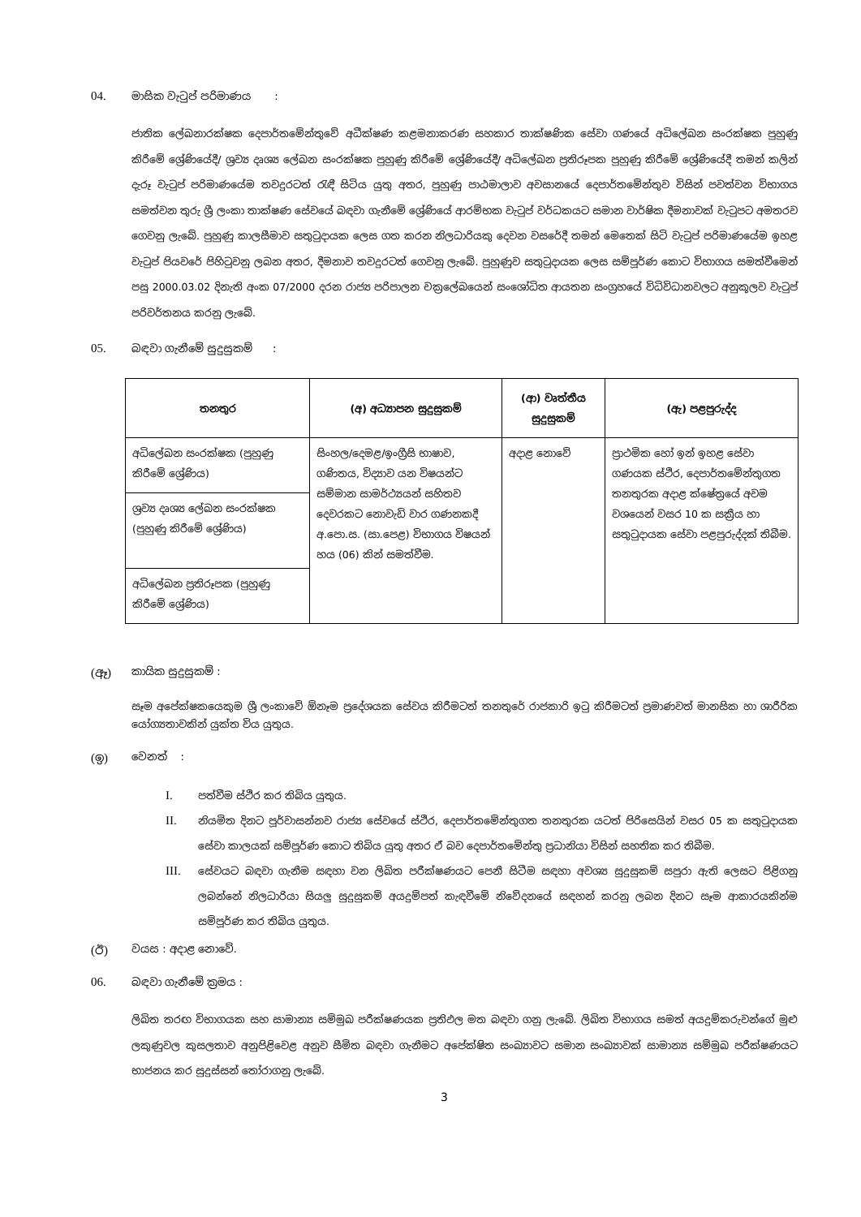04. මාසික වැටුප් පරිමාණය :
ජාතික ලේඛනාරක්ෂක දෙපාර්තමේන්තුවේ අධීක්ෂණ කළමනාකරණ සහකාර තාක්ෂණික සේවා ගණයේ අධිලේඛන සංරක්ෂක පුහුණු කිරීමේ ශ්‍රේණියේදී/ ශ්‍රව්‍ය දෘශ්‍ය ලේඛන සංරක්ෂක පුහුණු කිරීමේ ශ්‍රේණියේදී/ අධිලේඛන ප්‍රතිරූපක පුහුණු කිරීමේ ශ්‍රේණියේදී තමන් කලින් දැරූ වැටුප් පරිමාණයේම තවදුරටත් රැඳී සිටිය යුතු අතර, පුහුණු පාඨමාලාව අවසානයේ දෙපාර්තමේන්තුව විසින් පවත්වන විභාගය සමත්වන තුරු ශ්‍රී ලංකා තාක්ෂණ සේවයේ බඳවා ගැනීමේ ශ්‍රේණියේ ආරම්භක වැටුප් වර්ධකයට සමාන වාර්ෂික දීමනාවක් වැටුපට අමතරව ගෙවනු ලැබේ. පුහුණු කාලසීමාව සතුටුදායක ලෙස ගත කරන නිලධාරියකු දෙවන වසරේදී තමන් මෙතෙක් සිටි වැටුප් පරිමාණයේම ඉහළ වැටුප් පියවරේ පිහිටුවනු ලබන අතර, දීමනාව තවදුරටත් ගෙවනු ලැබේ. පුහුණුව සතුටුදායක ලෙස සම්පූර්ණ කොට විභාගය සමත්වීමෙන් පසු 2000.03.02 දිනැති අංක 07/2000 දරන රාජ්‍ය පරිපාලන චක්‍රලේඛයෙන් සංශෝධිත ආයතන සංග්‍රහයේ විධිවිධානවලට අනුකූලව වැටුප් පරිවර්තනය කරනු ලැබේ.
05. බඳවා ගැනීමේ සුදුසුකම් :
| තනතුර | (අ) අධ්‍යාපන සුදුසුකම් | (ආ) වෘත්තීය සුදුසුකම් | (ඇ) පළපුරුද්ද |
| --- | --- | --- | --- |
| අධිලේඛන සංරක්ෂක (පුහුණු කිරීමේ ශ්‍රේණිය) | සිංහල/දෙමළ/ඉංග්‍රීසි භාෂාව, ගණිතය, විද්‍යාව යන විෂයන්ට සම්මාන සාමර්ථ්‍යයන් සහිතව දෙවරකට නොවැඩි වාර ගණනකදී අ.පො.ස. (සා.පෙළ) විභාගය විෂයන් හය (06) කින් සමත්වීම. | අදාළ නොවේ | ප්‍රාථමික හෝ ඉන් ඉහළ සේවා ගණයක ස්ථිර, දෙපාර්තමේන්තුගත තනතුරක අදාළ ක්ෂේත්‍රයේ අවම වශයෙන් වසර 10 ක සක්‍රීය හා සතුටුදායක සේවා පළපුරුද්දක් තිබීම. |
| ශ්‍රව්‍ය දෘශ්‍ය ලේඛන සංරක්ෂක (පුහුණු කිරීමේ ශ්‍රේණිය) | | | |
| අධිලේඛන ප්‍රතිරූපක (පුහුණු කිරීමේ ශ්‍රේණිය) | | | |
(ඈ) කායික සුදුසුකම් :
සෑම අපේක්ෂකයෙකුම ශ්‍රී ලංකාවේ ඕනෑම ප්‍රදේශයක සේවය කිරීමටත් තනතුරේ රාජකාරි ඉටු කිරීමටත් ප්‍රමාණවත් මානසික හා ශාරීරික යෝග්‍යතාවකින් යුක්ත විය යුතුය.
(ඉ) වෙනත් :
I. පත්වීම ස්ථිර කර තිබිය යුතුය.
II. නියමිත දිනට පූර්වාසන්නව රාජ්‍ය සේවයේ ස්ථිර, දෙපාර්තමේන්තුගත තනතුරක යටත් පිරිසෙයින් වසර 05 ක සතුටුදායක සේවා කාලයක් සම්පූර්ණ කොට තිබිය යුතු අතර ඒ බව දෙපාර්තමේන්තු ප්‍රධානියා විසින් සහතික කර තිබීම.
III. සේවයට බඳවා ගැනීම සඳහා වන ලිඛිත පරීක්ෂණයට පෙනී සිටීම සඳහා අවශ්‍ය සුදුසුකම් සපුරා ඇති ලෙසට පිළිගනු ලබන්නේ නිලධාරියා සියලු සුදුසුකම් අයදුම්පත් කැඳවීමේ නිවේදනයේ සඳහන් කරනු ලබන දිනට සෑම ආකාරයකින්ම සම්පූර්ණ කර තිබිය යුතුය.
(ඊ) වයස : අදාළ නොවේ.
06. බඳවා ගැනීමේ ක්‍රමය :
ලිඛිත තරඟ විභාගයක සහ සාමාන්‍ය සම්මුඛ පරීක්ෂණයක ප්‍රතිඵල මත බඳවා ගනු ලැබේ. ලිඛිත විභාගය සමත් අයදුම්කරුවන්ගේ මුළු ලකුණුවල කුසලතාව අනුපිළිවෙළ අනුව සීමිත බඳවා ගැනීමට අපේක්ෂිත සංඛ්‍යාවට සමාන සංඛ්‍යාවක් සාමාන්‍ය සම්මුඛ පරීක්ෂණයට භාජනය කර සුදුස්සන් තෝරාගනු ලැබේ.
3